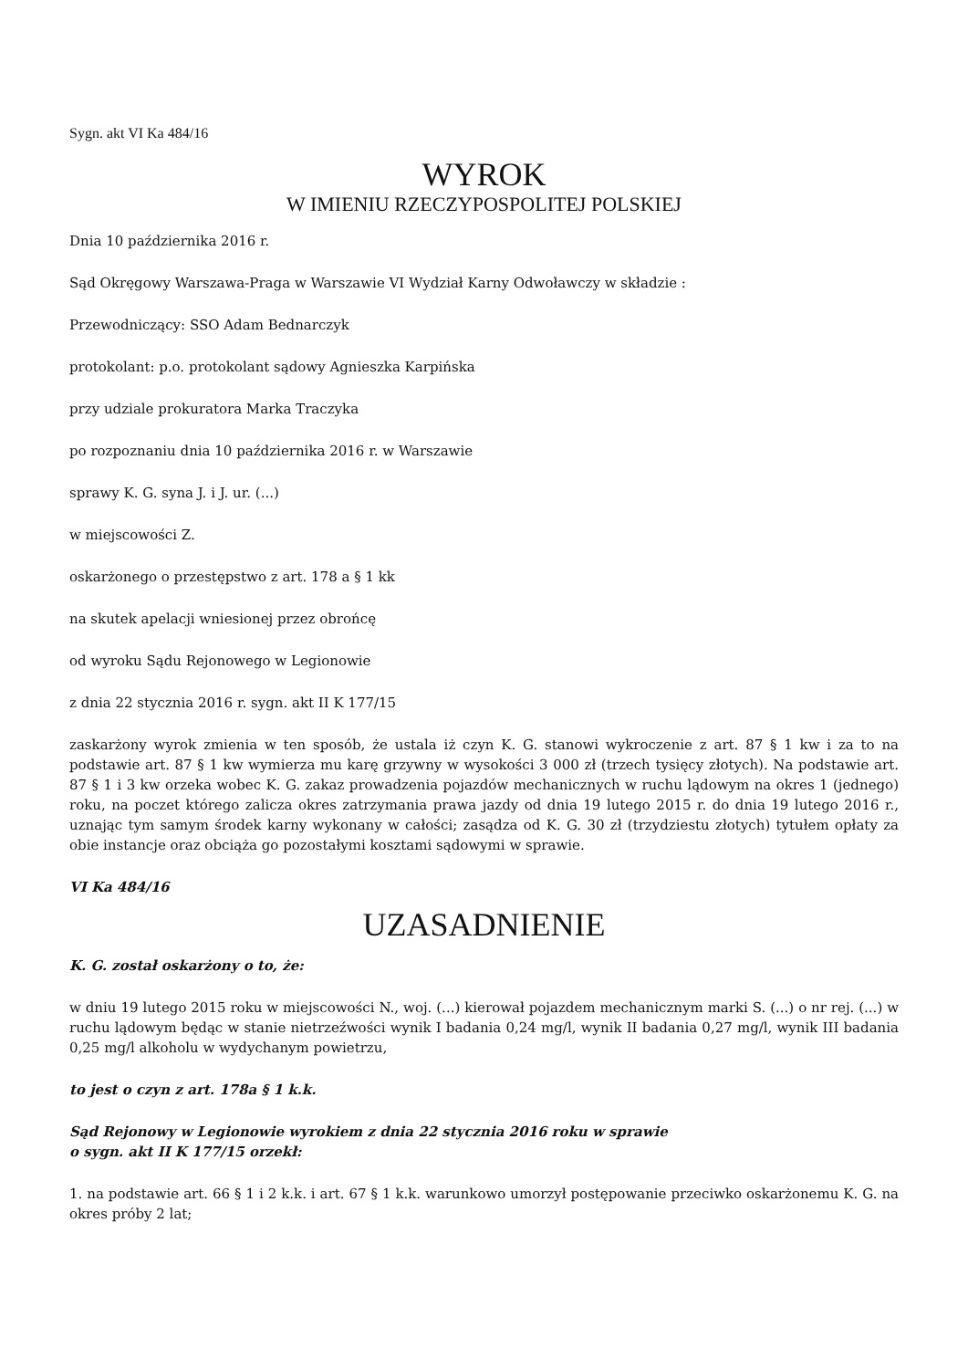Sygn. akt VI Ka 484/16
WYROK
W IMIENIU RZECZYPOSPOLITEJ POLSKIEJ
Dnia 10 października 2016 r.
Sąd Okręgowy Warszawa-Praga w Warszawie VI Wydział Karny Odwoławczy w składzie :
Przewodniczący: SSO Adam Bednarczyk
protokolant: p.o. protokolant sądowy Agnieszka Karpińska
przy udziale prokuratora Marka Traczyka
po rozpoznaniu dnia 10 października 2016 r. w Warszawie
sprawy K. G. syna J. i J. ur. (...)
w miejscowości Z.
oskarżonego o przestępstwo z art. 178 a § 1 kk
na skutek apelacji wniesionej przez obrońcę
od wyroku Sądu Rejonowego w Legionowie
z dnia 22 stycznia 2016 r. sygn. akt II K 177/15
zaskarżony wyrok zmienia w ten sposób, że ustala iż czyn K. G. stanowi wykroczenie z art. 87 § 1 kw i za to na podstawie art. 87 § 1 kw wymierza mu karę grzywny w wysokości 3 000 zł (trzech tysięcy złotych). Na podstawie art. 87 § 1 i 3 kw orzeka wobec K. G. zakaz prowadzenia pojazdów mechanicznych w ruchu lądowym na okres 1 (jednego) roku, na poczet którego zalicza okres zatrzymania prawa jazdy od dnia 19 lutego 2015 r. do dnia 19 lutego 2016 r., uznając tym samym środek karny wykonany w całości; zasądza od K. G. 30 zł (trzydziestu złotych) tytułem opłaty za obie instancje oraz obciąża go pozostałymi kosztami sądowymi w sprawie.
VI Ka 484/16
UZASADNIENIE
K. G. został oskarżony o to, że:
w dniu 19 lutego 2015 roku w miejscowości N., woj. (...) kierował pojazdem mechanicznym marki S. (...) o nr rej. (...) w ruchu lądowym będąc w stanie nietrzeźwości wynik I badania 0,24 mg/l, wynik II badania 0,27 mg/l, wynik III badania 0,25 mg/l alkoholu w wydychanym powietrzu,
to jest o czyn z art. 178a § 1 k.k.
Sąd Rejonowy w Legionowie wyrokiem z dnia 22 stycznia 2016 roku w sprawie
o sygn. akt II K 177/15 orzekł:
1. na podstawie art. 66 § 1 i 2 k.k. i art. 67 § 1 k.k. warunkowo umorzył postępowanie przeciwko oskarżonemu K. G. na okres próby 2 lat;